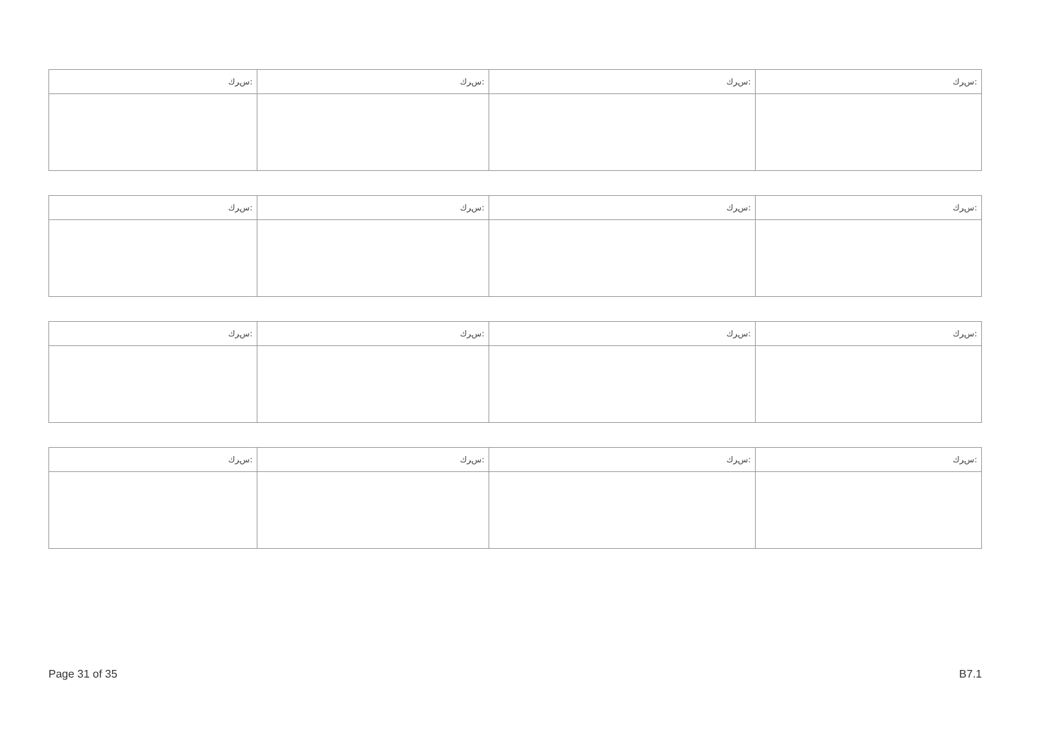| ﺱﺮﻙ: | ﺱﺮﻙ: | ﺱﺮﻙ: | ﺱﺮﻙ: |
| ﺱﺮﻙ: | ﺱﺮﻙ: | ﺱﺮﻙ: | ﺱﺮﻙ: |
| ﺱﺮﻙ: | ﺱﺮﻙ: | ﺱﺮﻙ: | ﺱﺮﻙ: |
| ﺱﺮﻙ: | ﺱﺮﻙ: | ﺱﺮﻙ: | ﺱﺮﻙ: |
Page 31 of 35 B7.1